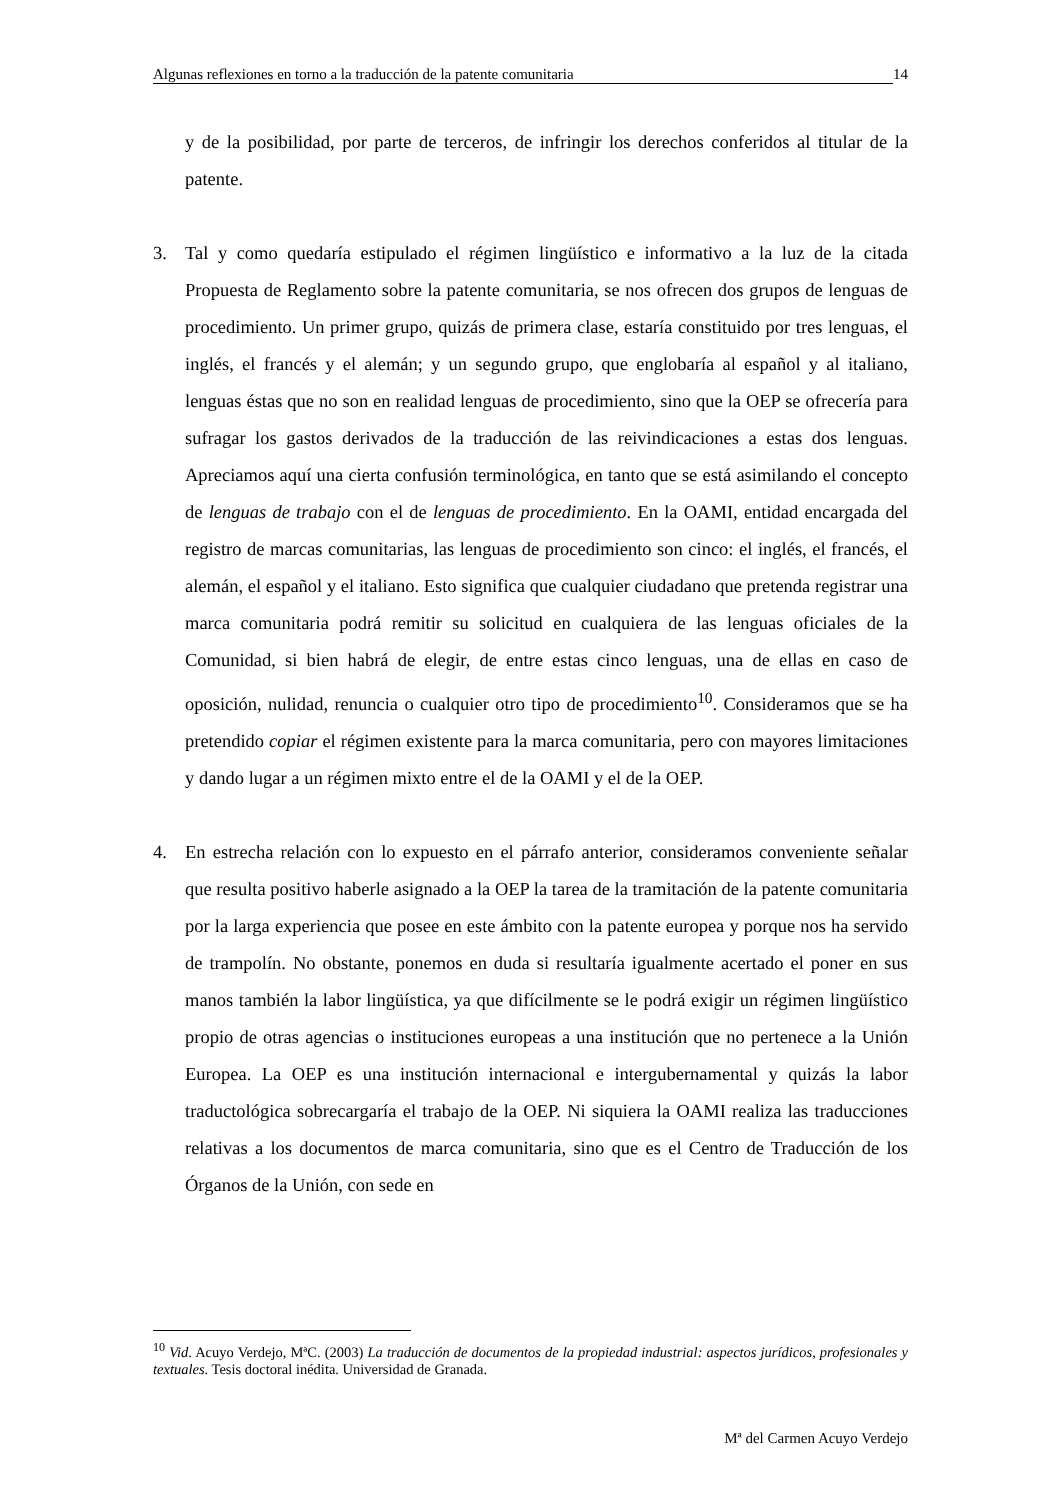Algunas reflexiones en torno a la traducción de la patente comunitaria 14
y de la posibilidad, por parte de terceros, de infringir los derechos conferidos al titular de la patente.
3. Tal y como quedaría estipulado el régimen lingüístico e informativo a la luz de la citada Propuesta de Reglamento sobre la patente comunitaria, se nos ofrecen dos grupos de lenguas de procedimiento. Un primer grupo, quizás de primera clase, estaría constituido por tres lenguas, el inglés, el francés y el alemán; y un segundo grupo, que englobaría al español y al italiano, lenguas éstas que no son en realidad lenguas de procedimiento, sino que la OEP se ofrecería para sufragar los gastos derivados de la traducción de las reivindicaciones a estas dos lenguas. Apreciamos aquí una cierta confusión terminológica, en tanto que se está asimilando el concepto de lenguas de trabajo con el de lenguas de procedimiento. En la OAMI, entidad encargada del registro de marcas comunitarias, las lenguas de procedimiento son cinco: el inglés, el francés, el alemán, el español y el italiano. Esto significa que cualquier ciudadano que pretenda registrar una marca comunitaria podrá remitir su solicitud en cualquiera de las lenguas oficiales de la Comunidad, si bien habrá de elegir, de entre estas cinco lenguas, una de ellas en caso de oposición, nulidad, renuncia o cualquier otro tipo de procedimiento<sup>10</sup>. Consideramos que se ha pretendido copiar el régimen existente para la marca comunitaria, pero con mayores limitaciones y dando lugar a un régimen mixto entre el de la OAMI y el de la OEP.
4. En estrecha relación con lo expuesto en el párrafo anterior, consideramos conveniente señalar que resulta positivo haberle asignado a la OEP la tarea de la tramitación de la patente comunitaria por la larga experiencia que posee en este ámbito con la patente europea y porque nos ha servido de trampolín. No obstante, ponemos en duda si resultaría igualmente acertado el poner en sus manos también la labor lingüística, ya que difícilmente se le podrá exigir un régimen lingüístico propio de otras agencias o instituciones europeas a una institución que no pertenece a la Unión Europea. La OEP es una institución internacional e intergubernamental y quizás la labor traductológica sobrecargaría el trabajo de la OEP. Ni siquiera la OAMI realiza las traducciones relativas a los documentos de marca comunitaria, sino que es el Centro de Traducción de los Órganos de la Unión, con sede en
<sup>10</sup> Vid. Acuyo Verdejo, MªC. (2003) La traducción de documentos de la propiedad industrial: aspectos jurídicos, profesionales y textuales. Tesis doctoral inédita. Universidad de Granada.
Mª del Carmen Acuyo Verdejo